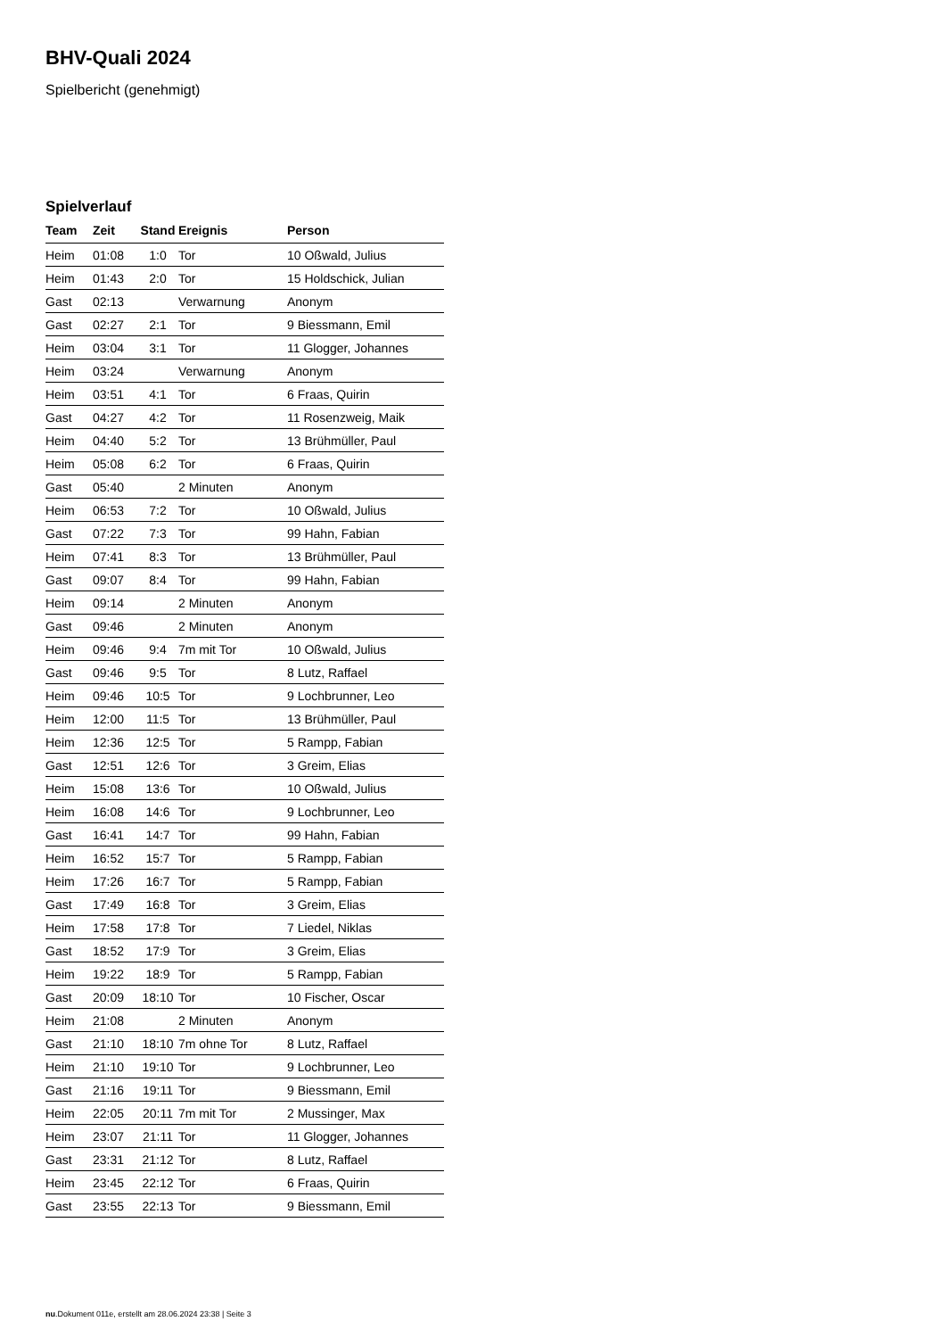BHV-Quali 2024
Spielbericht (genehmigt)
Spielverlauf
| Team | Zeit | Stand | Ereignis | Person |
| --- | --- | --- | --- | --- |
| Heim | 01:08 | 1:0 | Tor | 10 Oßwald, Julius |
| Heim | 01:43 | 2:0 | Tor | 15 Holdschick, Julian |
| Gast | 02:13 | | Verwarnung | Anonym |
| Gast | 02:27 | 2:1 | Tor | 9 Biessmann, Emil |
| Heim | 03:04 | 3:1 | Tor | 11 Glogger, Johannes |
| Heim | 03:24 | | Verwarnung | Anonym |
| Heim | 03:51 | 4:1 | Tor | 6 Fraas, Quirin |
| Gast | 04:27 | 4:2 | Tor | 11 Rosenzweig, Maik |
| Heim | 04:40 | 5:2 | Tor | 13 Brühmüller, Paul |
| Heim | 05:08 | 6:2 | Tor | 6 Fraas, Quirin |
| Gast | 05:40 | | 2 Minuten | Anonym |
| Heim | 06:53 | 7:2 | Tor | 10 Oßwald, Julius |
| Gast | 07:22 | 7:3 | Tor | 99 Hahn, Fabian |
| Heim | 07:41 | 8:3 | Tor | 13 Brühmüller, Paul |
| Gast | 09:07 | 8:4 | Tor | 99 Hahn, Fabian |
| Heim | 09:14 | | 2 Minuten | Anonym |
| Gast | 09:46 | | 2 Minuten | Anonym |
| Heim | 09:46 | 9:4 | 7m mit Tor | 10 Oßwald, Julius |
| Gast | 09:46 | 9:5 | Tor | 8 Lutz, Raffael |
| Heim | 09:46 | 10:5 | Tor | 9 Lochbrunner, Leo |
| Heim | 12:00 | 11:5 | Tor | 13 Brühmüller, Paul |
| Heim | 12:36 | 12:5 | Tor | 5 Rampp, Fabian |
| Gast | 12:51 | 12:6 | Tor | 3 Greim, Elias |
| Heim | 15:08 | 13:6 | Tor | 10 Oßwald, Julius |
| Heim | 16:08 | 14:6 | Tor | 9 Lochbrunner, Leo |
| Gast | 16:41 | 14:7 | Tor | 99 Hahn, Fabian |
| Heim | 16:52 | 15:7 | Tor | 5 Rampp, Fabian |
| Heim | 17:26 | 16:7 | Tor | 5 Rampp, Fabian |
| Gast | 17:49 | 16:8 | Tor | 3 Greim, Elias |
| Heim | 17:58 | 17:8 | Tor | 7 Liedel, Niklas |
| Gast | 18:52 | 17:9 | Tor | 3 Greim, Elias |
| Heim | 19:22 | 18:9 | Tor | 5 Rampp, Fabian |
| Gast | 20:09 | 18:10 | Tor | 10 Fischer, Oscar |
| Heim | 21:08 | | 2 Minuten | Anonym |
| Gast | 21:10 | 18:10 | 7m ohne Tor | 8 Lutz, Raffael |
| Heim | 21:10 | 19:10 | Tor | 9 Lochbrunner, Leo |
| Gast | 21:16 | 19:11 | Tor | 9 Biessmann, Emil |
| Heim | 22:05 | 20:11 | 7m mit Tor | 2 Mussinger, Max |
| Heim | 23:07 | 21:11 | Tor | 11 Glogger, Johannes |
| Gast | 23:31 | 21:12 | Tor | 8 Lutz, Raffael |
| Heim | 23:45 | 22:12 | Tor | 6 Fraas, Quirin |
| Gast | 23:55 | 22:13 | Tor | 9 Biessmann, Emil |
nu.Dokument 011e, erstellt am 28.06.2024 23:38 | Seite 3